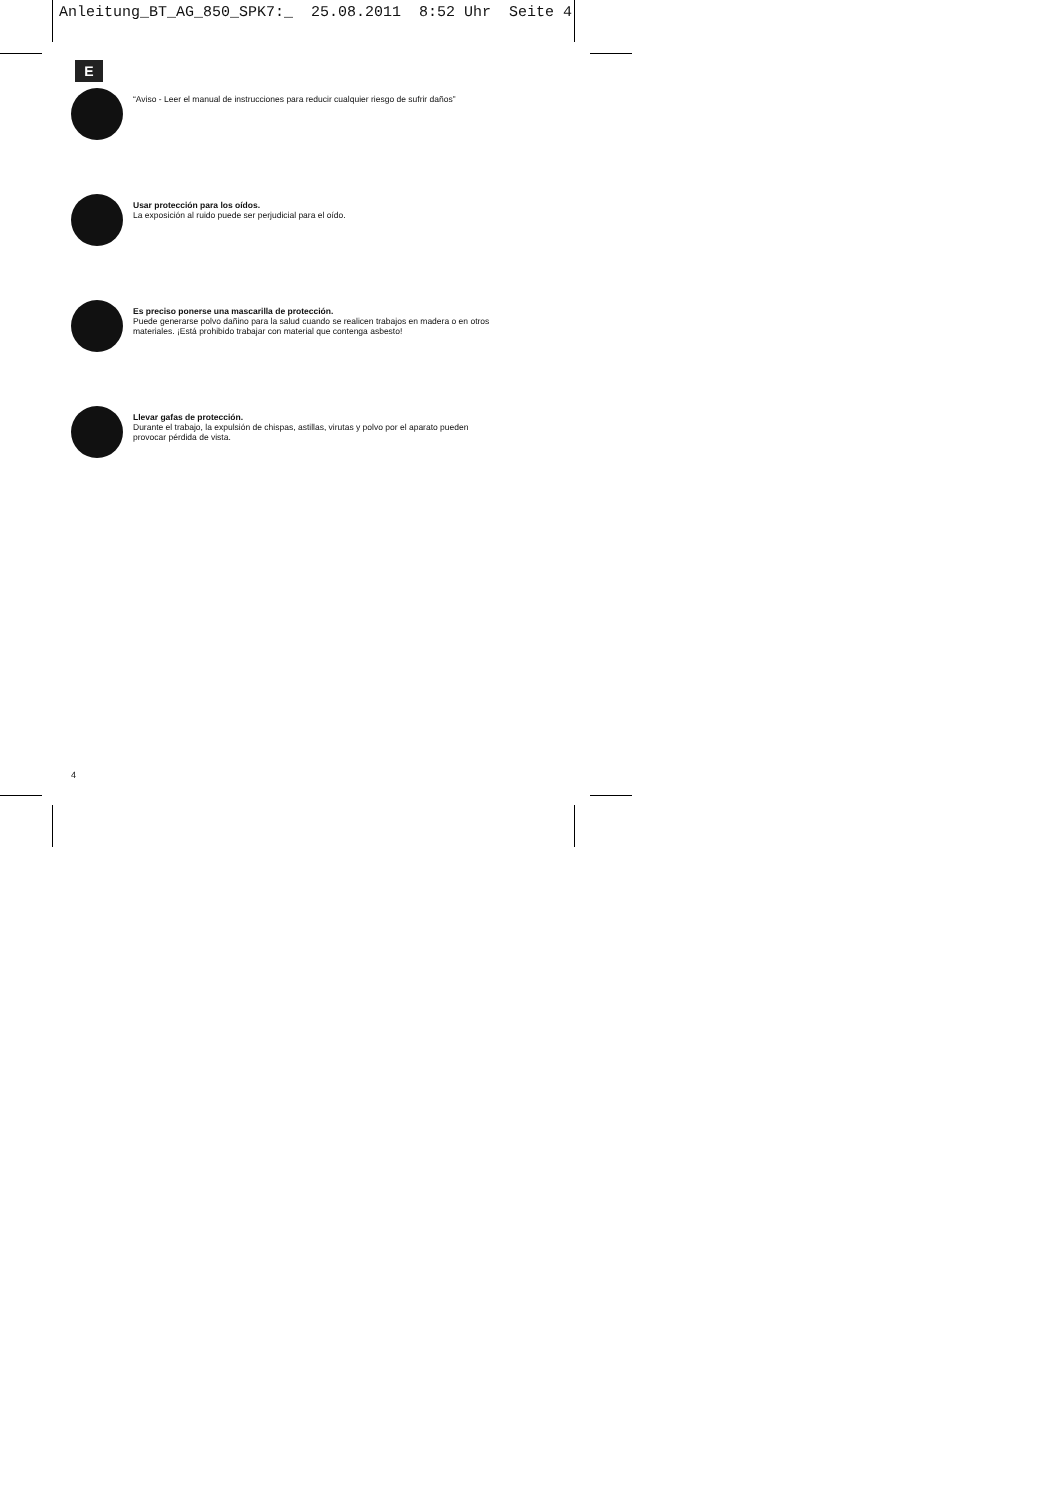Anleitung_BT_AG_850_SPK7:_ 25.08.2011 8:52 Uhr Seite 4
E
“Aviso - Leer el manual de instrucciones para reducir cualquier riesgo de sufrir daños”
Usar protección para los oídos.
La exposición al ruido puede ser perjudicial para el oído.
Es preciso ponerse una mascarilla de protección.
Puede generarse polvo dañino para la salud cuando se realicen trabajos en madera o en otros
materiales. ¡Está prohibido trabajar con material que contenga asbesto!
Llevar gafas de protección.
Durante el trabajo, la expulsión de chispas, astillas, virutas y polvo por el aparato pueden
provocar pérdida de vista.
4